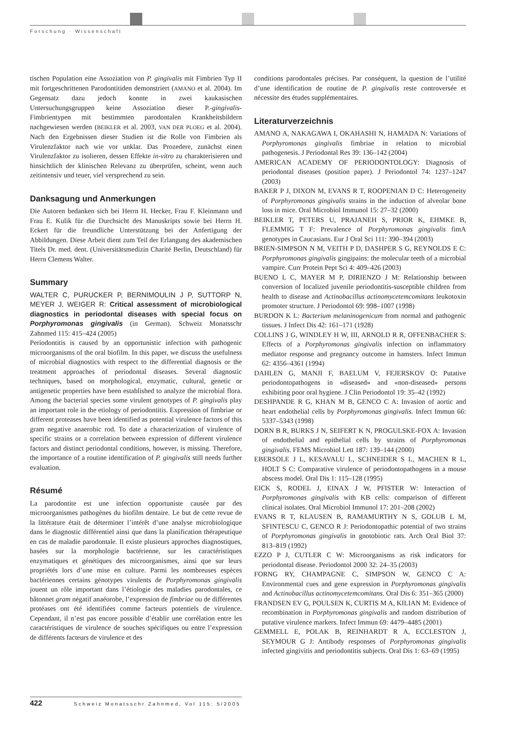Forschung · Wissenschaft
tischen Population eine Assoziation von P. gingivalis mit Fimbrien Typ II mit fortgeschrittenen Parodontitiden demonstriert (AMANO et al. 2004). Im Gegensatz dazu jedoch konnte in zwei kaukasischen Untersuchungsgruppen keine Assoziation dieser P.-gingivalis-Fimbrientypen mit bestimmten parodontalen Krankheitsbildern nachgewiesen werden (BEIKLER et al. 2003, VAN DER PLOEG et al. 2004). Nach den Ergebnissen dieser Studien ist die Rolle von Fimbrien als Virulenzfaktor nach wie vor unklar. Das Prozedere, zunächst einen Virulenzfaktor zu isolieren, dessen Effekte in-vitro zu charakterisieren und hinsichtlich der klinischen Relevanz zu überprüfen, scheint, wenn auch zeitintensiv und teuer, viel versprechend zu sein.
Danksagung und Anmerkungen
Die Autoren bedanken sich bei Herrn H. Hecker, Frau F. Kleinmann und Frau E. Kulik für die Durchsicht des Manuskripts sowie bei Herrn H. Eckert für die freundliche Unterstützung bei der Anfertigung der Abbildungen. Diese Arbeit dient zum Teil der Erlangung des akademischen Titels Dr. med. dent. (Universitätsmedizin Charité Berlin, Deutschland) für Herrn Clemens Walter.
Summary
WALTER C, PURUCKER P, BERNIMOULIN J P, SUTTORP N, MEYER J, WEIGER R: Critical assessment of microbiological diagnostics in periodontal diseases with special focus on Porphyromonas gingivalis (in German). Schweiz Monatsschr Zahnmed 115: 415–424 (2005)
Periodontitis is caused by an opportunistic infection with pathogenic microorganisms of the oral biofilm. In this paper, we discuss the usefulness of microbial diagnostics with respect to the differential diagnosis or the treatment approaches of periodontal diseases. Several diagnostic techniques, based on morphological, enzymatic, cultural, genetic or antigenetic properties have been established to analyze the microbial flora. Among the bacterial species some virulent genotypes of P. gingivalis play an important role in the etiology of periodontitis. Expression of fimbriae or different proteases have been identified as potential virulence factors of this gram negative anaerobic rod. To date a characterization of virulence of specific strains or a correlation between expression of different virulence factors and distinct periodontal conditions, however, is missing. Therefore, the importance of a routine identification of P. gingivalis still needs further evaluation.
Résumé
La parodontite est une infection opportuniste causée par des microorganismes pathogènes du biofilm dentaire. Le but de cette revue de la littérature était de déterminer l’intérêt d’une analyse microbiologique dans le diagnostic différentiel ainsi que dans la planification thérapeutique en cas de maladie parodontale. Il existe plusieurs approches diagnostiques, basées sur la morphologie bactérienne, sur les caractéristiques enzymatiques et génétiques des microorganismes, ainsi que sur leurs propriétés lors d’une mise en culture. Parmi les nombreuses espèces bactériennes certains génotypes virulents de Porphyromonas gingivalis jouent un rôle important dans l’étiologie des maladies parodontales, ce bâtonnet gram négatif anaéorobe, l’expression de fimbriae ou de différentes protéases ont été identifiées comme facteurs potentiels de virulence. Cependant, il n’est pas encore possible d’établir une corrélation entre les caractéristiques de virulence de souches spécifiques ou entre l’expression de différents facteurs de virulence et des
conditions parodontales précises. Par conséquent, la question de l’utilité d’une identification de routine de P. gingivalis reste controversée et nécessite des études supplémentaires.
Literaturverzeichnis
AMANO A, NAKAGAWA I, OKAHASHI N, HAMADA N: Variations of Porphyromonas gingivalis fimbriae in relation to microbial pathogenesis. J Periodontal Res 39: 136–142 (2004)
AMERICAN ACADEMY OF PERIODONTOLOGY: Diagnosis of periodontal diseases (position paper). J Periodontol 74: 1237–1247 (2003)
BAKER P J, DIXON M, EVANS R T, ROOPENIAN D C: Heterogeneity of Porphyromonas gingivalis strains in the induction of alveolar bone loss in mice. Oral Microbiol Immunol 15: 27–32 (2000)
BEIKLER T, PETERS U, PRAJANEH S, PRIOR K, EHMKE B, FLEMMIG T F: Prevalence of Porphyromonas gingivalis fimA genotypes in Caucasians. Eur J Oral Sci 111: 390–394 (2003)
BRIEN-SIMPSON N M, VEITH P D, DASHPER S G, REYNOLDS E C: Porphyromonas gingivalis gingipains: the molecular teeth of a microbial vampire. Curr Protein Pept Sci 4: 409–426 (2003)
BUENO L C, MAYER M P, DIRIENZO J M: Relationship between conversion of localized juvenile periodontitis-susceptible children from health to disease and Actinobacillus actinomycetemcomitans leukotoxin promoter structure. J Periodontol 69: 998–1007 (1998)
BURDON K L: Bacterium melaninogenicum from normal and pathogenic tissues. J Infect Dis 42: 161–171 (1928)
COLLINS J G, WINDLEY H W, III, ARNOLD R R, OFFENBACHER S: Effects of a Porphyromonas gingivalis infection on inflammatory mediator response and pregnancy outcome in hamsters. Infect Immun 62: 4356–4361 (1994)
DAHLEN G, MANJI F, BAELUM V, FEJERSKOV O: Putative periodontopathogens in «diseased» and «non-diseased» persons exhibiting poor oral hygiene. J Clin Periodontol 19: 35–42 (1992)
DESHPANDE R G, KHAN M B, GENCO C A: Invasion of aortic and heart endothelial cells by Porphyromonas gingivalis. Infect Immun 66: 5337–5343 (1998)
DORN B R, BURKS J N, SEIFERT K N, PROGULSKE-FOX A: Invasion of endothelial and epithelial cells by strains of Porphyromonas gingivalis. FEMS Microbiol Lett 187: 139–144 (2000)
EBERSOLE J L, KESAVALU L, SCHNEIDER S L, MACHEN R L, HOLT S C: Comparative virulence of periodontopathogens in a mouse abscess model. Oral Dis 1: 115–128 (1995)
EICK S, RODEL J, EINAX J W, PFISTER W: Interaction of Porphyromonas gingivalis with KB cells: comparison of different clinical isolates. Oral Microbiol Immunol 17: 201–208 (2002)
EVANS R T, KLAUSEN B, RAMAMURTHY N S, GOLUB L M, SFINTESCU C, GENCO R J: Periodontopathic potential of two strains of Porphyromonas gingivalis in gnotobiotic rats. Arch Oral Biol 37: 813–819 (1992)
EZZO P J, CUTLER C W: Microorganisms as risk indicators for periodontal disease. Periodontol 2000 32: 24–35 (2003)
FORNG RY, CHAMPAGNE C, SIMPSON W, GENCO C A: Environmental cues and gene expression in Porphyromonas gingivalis and Actinobacillus actinomycetemcomitans. Oral Dis 6: 351–365 (2000)
FRANDSEN EV G, POULSEN K, CURTIS M A, KILIAN M: Evidence of recombination in Porphyromonas gingivalis and random distribution of putative virulence markers. Infect Immun 69: 4479–4485 (2001)
GEMMELL E, POLAK B, REINHARDT R A, ECCLESTON J, SEYMOUR G J: Antibody responses of Porphyromonas gingivalis infected gingivitis and periodontitis subjects. Oral Dis 1: 63–69 (1995)
422 Schweiz Monatsschr Zahnmed, Vol 115: 5/2005